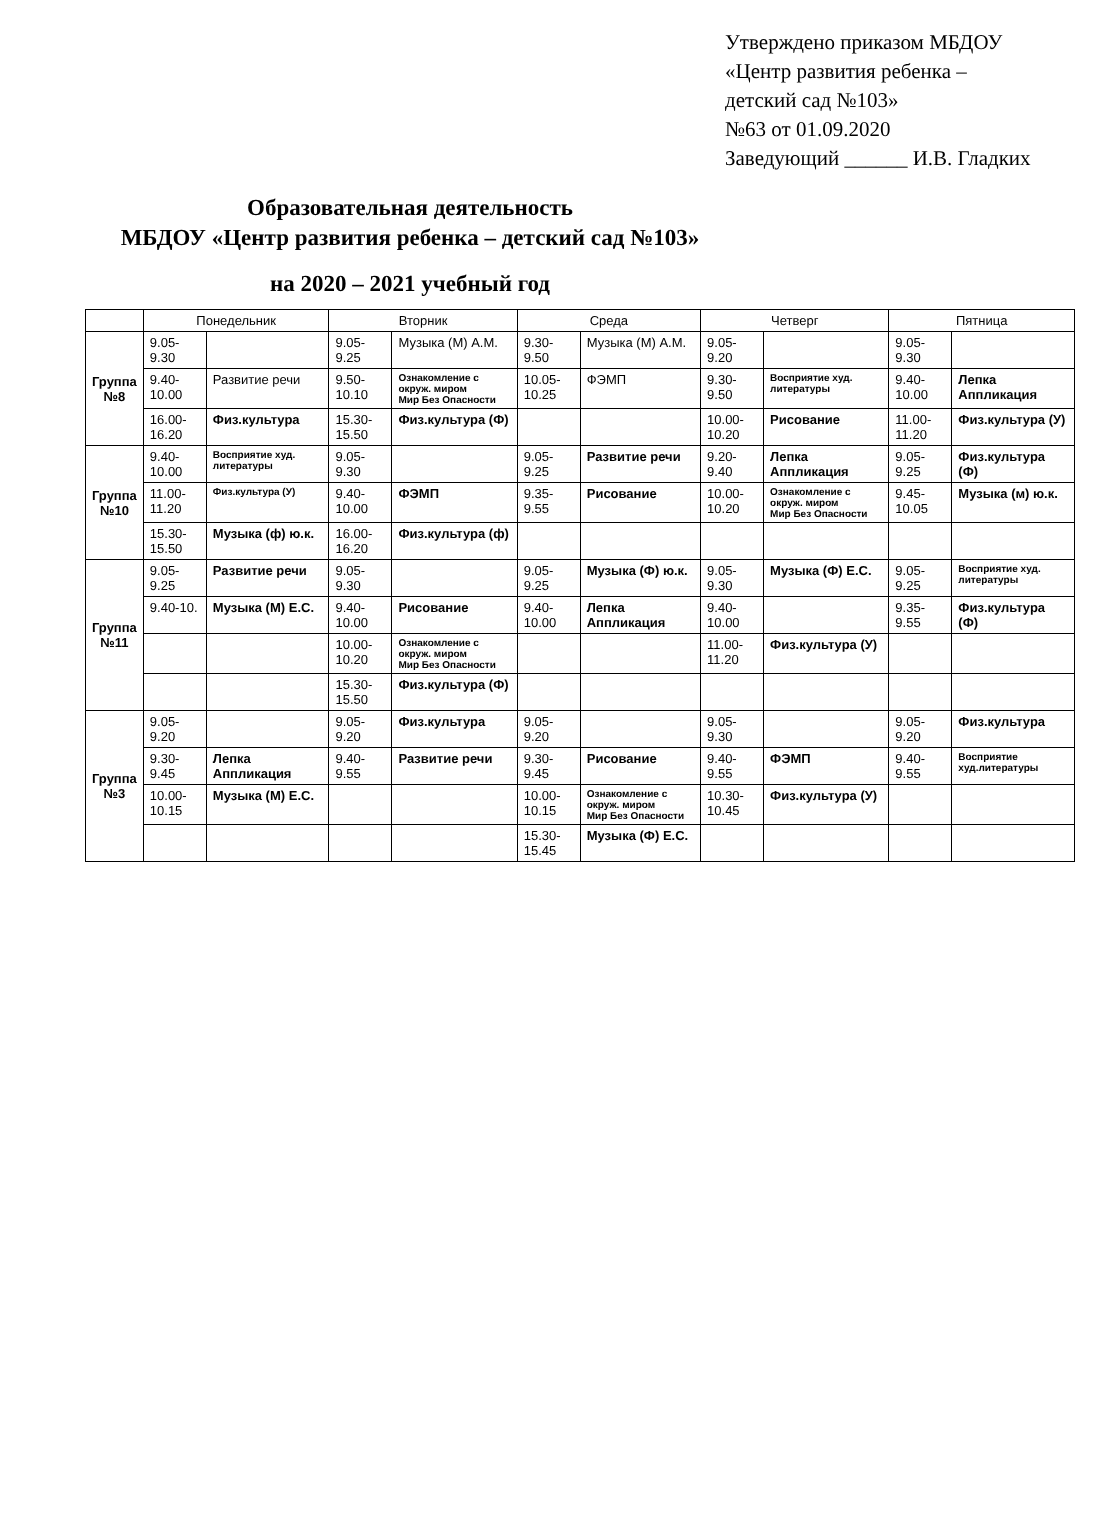Утверждено приказом МБДОУ
«Центр развития ребенка –
детский сад №103»
№63 от 01.09.2020
Заведующий ______ И.В. Гладких
Образовательная деятельность
МБДОУ «Центр развития ребенка – детский сад №103»
на 2020 – 2021 учебный год
| | Понедельник | | Вторник | | Среда | | Четверг | | Пятница | |
| --- | --- | --- | --- | --- | --- | --- | --- | --- | --- | --- |
| Группа №8 | 9.05-9.30 | | 9.05-9.25 | Музыка (М) А.М. | 9.30-9.50 | Музыка (М) А.М. | 9.05-9.20 | | 9.05-9.30 | |
| | 9.40-10.00 | Развитие речи | 9.50-10.10 | Ознакомление с окруж. миром Мир Без Опасности | 10.05-10.25 | ФЭМП | 9.30-9.50 | Восприятие худ. литературы | 9.40-10.00 | Лепка Аппликация |
| | 16.00-16.20 | Физ.культура | 15.30-15.50 | Физ.культура (Ф) | | | 10.00-10.20 | Рисование | 11.00-11.20 | Физ.культура (У) |
| Группа №10 | 9.40-10.00 | Восприятие худ. литературы | 9.05-9.30 | | 9.05-9.25 | Развитие речи | 9.20-9.40 | Лепка Аппликация | 9.05-9.25 | Физ.культура (Ф) |
| | 11.00-11.20 | Физ.культура (У) | 9.40-10.00 | ФЭМП | 9.35-9.55 | Рисование | 10.00-10.20 | Ознакомление с окруж. миром Мир Без Опасности | 9.45-10.05 | Музыка (м) ю.к. |
| | 15.30-15.50 | Музыка (ф) ю.к. | 16.00-16.20 | Физ.культура (ф) | | | | | | |
| Группа №11 | 9.05-9.25 | Развитие речи | 9.05-9.30 | | 9.05-9.25 | Музыка (Ф) ю.к. | 9.05-9.30 | Музыка (Ф) Е.С. | 9.05-9.25 | Восприятие худ. литературы |
| | 9.40-10. | Музыка (М) Е.С. | 9.40-10.00 | Рисование | 9.40-10.00 | Лепка Аппликация | 9.40-10.00 | | 9.35-9.55 | Физ.культура (Ф) |
| | | | 10.00-10.20 | Ознакомление с окруж. миром Мир Без Опасности | | | 11.00-11.20 | Физ.культура (У) | | |
| | | | 15.30-15.50 | Физ.культура (Ф) | | | | | | |
| Группа №3 | 9.05-9.20 | | 9.05-9.20 | Физ.культура | 9.05-9.20 | | 9.05-9.30 | | 9.05-9.20 | Физ.культура |
| | 9.30-9.45 | Лепка Аппликация | 9.40-9.55 | Развитие речи | 9.30-9.45 | Рисование | 9.40-9.55 | ФЭМП | 9.40-9.55 | Восприятие худ.литературы |
| | 10.00-10.15 | Музыка (М) Е.С. | | | 10.00-10.15 | Ознакомление с окруж. миром Мир Без Опасности | 10.30-10.45 | Физ.культура (У) | | |
| | | | | | 15.30-15.45 | Музыка (Ф) Е.С. | | | | |